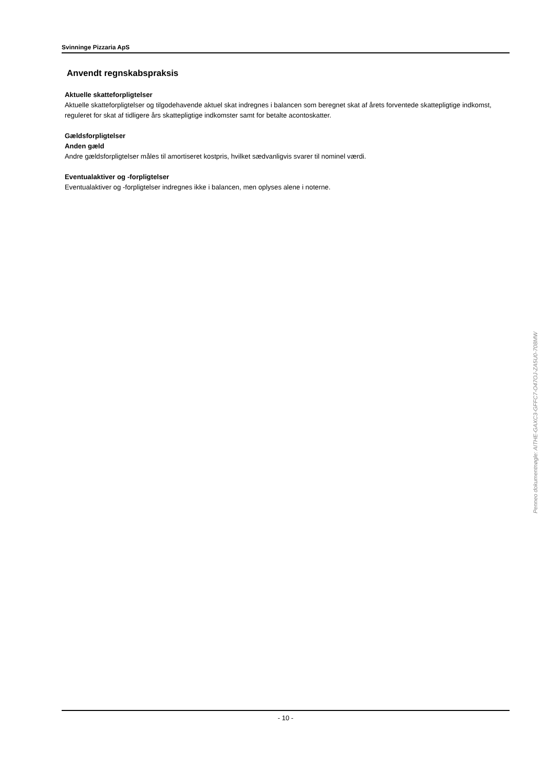Svinninge Pizzaria ApS
Anvendt regnskabspraksis
Aktuelle skatteforpligtelser
Aktuelle skatteforpligtelser og tilgodehavende aktuel skat indregnes i balancen som beregnet skat af årets forventede skattepligtige indkomst, reguleret for skat af tidligere års skattepligtige indkomster samt for betalte acontoskatter.
Gældsforpligtelser
Anden gæld
Andre gældsforpligtelser måles til amortiseret kostpris, hvilket sædvanligvis svarer til nominel værdi.
Eventualaktiver og -forpligtelser
Eventualaktiver og -forpligtelser indregnes ikke i balancen, men oplyses alene i noterne.
Penneo dokumentnøgle: AITHE-GAXC3-GFFC7-O47OJ-ZA5U0-708MW
- 10 -